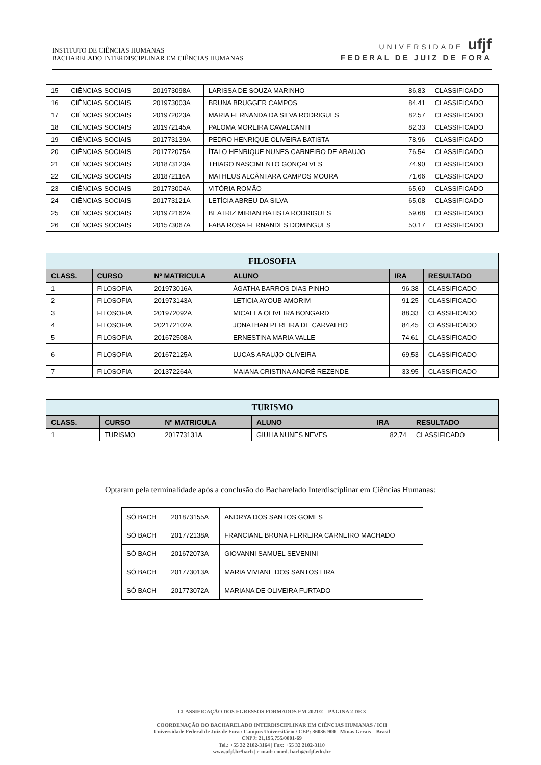INSTITUTO DE CIÊNCIAS HUMANAS
BACHARELADO INTERDISCIPLINAR EM CIÊNCIAS HUMANAS
UNIVERSIDADE ufjf
FEDERAL DE JUIZ DE FORA
| 15 | CIÊNCIAS SOCIAIS | 201973098A | LARISSA DE SOUZA MARINHO | 86,83 | CLASSIFICADO |
| 16 | CIÊNCIAS SOCIAIS | 201973003A | BRUNA BRUGGER CAMPOS | 84,41 | CLASSIFICADO |
| 17 | CIÊNCIAS SOCIAIS | 201972023A | MARIA FERNANDA DA SILVA RODRIGUES | 82,57 | CLASSIFICADO |
| 18 | CIÊNCIAS SOCIAIS | 201972145A | PALOMA MOREIRA CAVALCANTI | 82,33 | CLASSIFICADO |
| 19 | CIÊNCIAS SOCIAIS | 201773139A | PEDRO HENRIQUE OLIVEIRA BATISTA | 78,96 | CLASSIFICADO |
| 20 | CIÊNCIAS SOCIAIS | 201772075A | ÍTALO HENRIQUE NUNES CARNEIRO DE ARAUJO | 76,54 | CLASSIFICADO |
| 21 | CIÊNCIAS SOCIAIS | 201873123A | THIAGO NASCIMENTO GONÇALVES | 74,90 | CLASSIFICADO |
| 22 | CIÊNCIAS SOCIAIS | 201872116A | MATHEUS ALCÂNTARA CAMPOS MOURA | 71,66 | CLASSIFICADO |
| 23 | CIÊNCIAS SOCIAIS | 201773004A | VITÓRIA ROMÃO | 65,60 | CLASSIFICADO |
| 24 | CIÊNCIAS SOCIAIS | 201773121A | LETÍCIA ABREU DA SILVA | 65,08 | CLASSIFICADO |
| 25 | CIÊNCIAS SOCIAIS | 201972162A | BEATRIZ MIRIAN BATISTA RODRIGUES | 59,68 | CLASSIFICADO |
| 26 | CIÊNCIAS SOCIAIS | 201573067A | FABA ROSA FERNANDES DOMINGUES | 50,17 | CLASSIFICADO |
| FILOSOFIA | | | | | |
| CLASS. | CURSO | Nº MATRICULA | ALUNO | IRA | RESULTADO |
| 1 | FILOSOFIA | 201973016A | ÁGATHA BARROS DIAS PINHO | 96,38 | CLASSIFICADO |
| 2 | FILOSOFIA | 201973143A | LETICIA AYOUB AMORIM | 91,25 | CLASSIFICADO |
| 3 | FILOSOFIA | 201972092A | MICAELA OLIVEIRA BONGARD | 88,33 | CLASSIFICADO |
| 4 | FILOSOFIA | 202172102A | JONATHAN PEREIRA DE CARVALHO | 84,45 | CLASSIFICADO |
| 5 | FILOSOFIA | 201672508A | ERNESTINA MARIA VALLE | 74,61 | CLASSIFICADO |
| 6 | FILOSOFIA | 201672125A | LUCAS ARAUJO OLIVEIRA | 69,53 | CLASSIFICADO |
| 7 | FILOSOFIA | 201372264A | MAIANA CRISTINA ANDRÉ REZENDE | 33,95 | CLASSIFICADO |
| TURISMO | | | | | |
| CLASS. | CURSO | Nº MATRICULA | ALUNO | IRA | RESULTADO |
| 1 | TURISMO | 201773131A | GIULIA NUNES NEVES | 82,74 | CLASSIFICADO |
Optaram pela terminalidade após a conclusão do Bacharelado Interdisciplinar em Ciências Humanas:
| SÓ BACH | 201873155A | ANDRYA DOS SANTOS GOMES |
| SÓ BACH | 201772138A | FRANCIANE BRUNA FERREIRA CARNEIRO MACHADO |
| SÓ BACH | 201672073A | GIOVANNI SAMUEL SEVENINI |
| SÓ BACH | 201773013A | MARIA VIVIANE DOS SANTOS LIRA |
| SÓ BACH | 201773072A | MARIANA DE OLIVEIRA FURTADO |
CLASSIFICAÇÃO DOS EGRESSOS FORMADOS EM 2021/2 – PÁGINA 2 DE 3
-----
COORDENAÇÃO DO BACHARELADO INTERDISCIPLINAR EM CIÊNCIAS HUMANAS / ICH
Universidade Federal de Juiz de Fora / Campus Universitário / CEP: 36036-900 - Minas Gerais – Brasil
CNPJ: 21.195.755/0001-69
Tel.: +55 32 2102-3164 | Fax: +55 32 2102-3110
www.ufjf.br/bach | e-mail: coord. bach@ufjf.edu.br